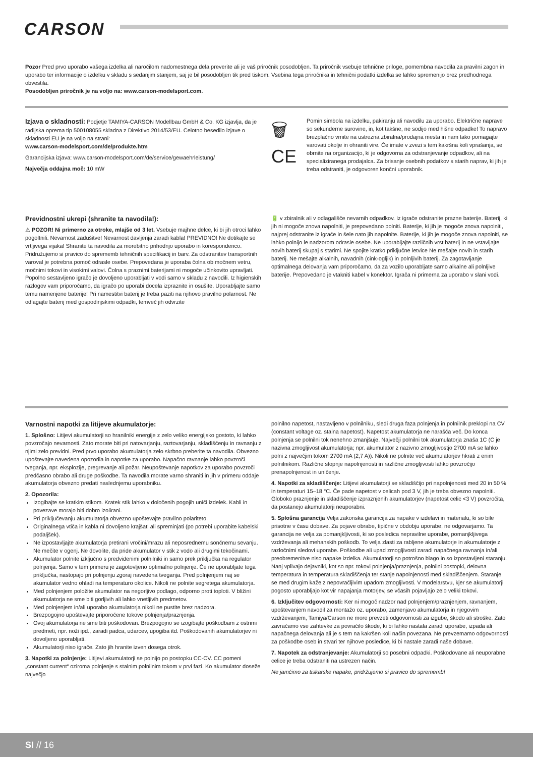CARSON
Pozor Pred prvo uporabo vašega izdelka ali naročilom nadomestnega dela preverite ali je vaš priročnik posodobljen. Ta priročnik vsebuje tehnične priloge, pomembna navodila za pravilni zagon in uporabo ter informacije o izdelku v skladu s sedanjim stanjem, saj je bil posodobljen tik pred tiskom. Vsebina tega priročnika in tehnični podatki izdelka se lahko spremenijo brez predhodnega obvestila.
Posodobljen priročnik je na voljo na: www.carson-modelsport.com.
Izjava o skladnosti: Podjetje TAMIYA-CARSON Modellbau GmbH & Co. KG izjavlja, da je radijska oprema tip 500108055 skladna z Direktivo 2014/53/EU. Celotno besedilo izjave o skladnosti EU je na voljo na strani:
www.carson-modelsport.com/de/produkte.htm
Garancijska izjava: www.carson-modelsport.com/de/service/gewaehrleistung/
Največja oddajna moč: 10 mW
🗑
CE
Pomin simbola na izdelku, pakiranju ali navodilu za uporabo. Električne naprave so sekunderne surovine, in, kot takšne, ne sodijo med hišne odpadke! To napravo brezplačno vrnite na ustrezna zbiralna/prodajna mesta in nam tako pomagajte varovati okolje in ohraniti vire. Če imate v zvezi s tem kakršna koli vprašanja, se obrnite na organizacijo, ki je odgovorna za odstranjevanje odpadkov, ali na specializiranega prodajalca. Za brisanje osebnih podatkov s starih naprav, ki jih je treba odstraniti, je odgovoren končni uporabnik.
Previdnostni ukrepi (shranite ta navodila!):
⚠ POZOR! Ni primerno za otroke, mlajše od 3 let. Vsebuje majhne delce, ki bi jih otroci lahko pogoltnili. Nevarnost zadušitve! Nevarnost davljenja zaradi kabla! PREVIDNO! Ne dotikajte se vrtljivega vijaka! Shranite ta navodila za morebitno prihodnjo uporabo in korespondenco. Pridružujemo si pravico do sprememb tehničnih specifikacij in barv. Za odstranitev transportnih varoval je potrebna pomoč odrasle osebe. Prepovedana je uporaba čolna ob močnem vetru, močnimi tokovi in visokimi valovi. Čolna s praznimi baterijami ni mogoče učinkovito upravljati. Popolno sestavljeno igračo je dovoljeno uporabljati v vodi samo v skladu z navodili. Iz higienskih razlogov vam priporočamo, da igračo po uporabi docela izpraznite in osušite. Uporabljajte samo temu namenjene baterije! Pri namestitvi baterij je treba paziti na njihovo pravilno polarnost. Ne odlagajte baterij med gospodinjskimi odpadki, temveč jih odvrzite
🔋 v zbiralnik ali v odlagališče nevarnih odpadkov. Iz igrače odstranite prazne baterije. Baterij, ki jih ni mogoče znova napolniti, je prepovedano polniti. Baterije, ki jih je mogoče znova napolniti, najprej odstranite iz igrače in šele nato jih napolnite. Baterije, ki jih je mogoče znova napolniti, se lahko polnijo le nadzorom odrasle osebe. Ne uporabljajte različnih vrst baterij in ne vstavljajte novih baterij skupaj s starimi. Ne spojite kratko priključne letvice Ne mešajte novih in starih baterij. Ne mešajte alkalnih, navadnih (cink-ogljik) in polnljivih baterij. Za zagotavljanje optimalnega delovanja vam priporočamo, da za vozilo uporabljate samo alkalne ali polnljive baterije. Prepovedano je vtakniti kabel v konektor. Igrača ni primerna za uporabo v slani vodi.
Varnostni napotki za litijeve akumulatorje:
1. Splošno: Litijevi akumulatorji so hranilniki energije z zelo veliko energijsko gostoto, ki lahko povzročajo nevarnosti. Zato morate biti pri natovarjanju, raztovarjanju, skladiščenju in ravnanju z njimi zelo previdni. Pred prvo uporabo akumulatorja zelo skrbno preberite ta navodila. Obvezno upoštevajte navedena opozorila in napotke za uporabo. Napačno ravnanje lahko povzroči tveganja, npr. eksplozije, pregrevanje ali požar. Neupoštevanje napotkov za uporabo povzroči predčasno obrabo ali druge poškodbe. Ta navodila morate varno shraniti in jih v primeru oddaje akumulatorja obvezno predati naslednjemu uporabniku.
2. Opozorila:
Izogibajte se kratkim stikom. Kratek stik lahko v določenih pogojih uniči izdelek. Kabli in povezave morajo biti dobro izolirani.
Pri priključevanju akumulatorja obvezno upoštevajte pravilno polariteto.
Originalnega vtiča in kabla ni dovoljeno krajšati ali spreminjati (po potrebi uporabite kabelski podaljšek).
Ne izpostavljajte akumulatorja pretirani vročini/mrazu ali neposrednemu sončnemu sevanju. Ne mečite v ogenj. Ne dovolite, da pride akumulator v stik z vodo ali drugimi tekočinami.
Akumulator polnite izključno s predvidenimi polnilniki in samo prek priključka na regulator polnjenja. Samo v tem primeru je zagotovljeno optimalno polnjenje. Če ne uporabljate tega priključka, nastopajo pri polnjenju zgoraj navedena tveganja. Pred polnjenjem naj se akumulator vedno ohladi na temperaturo okolice. Nikoli ne polnite segretega akumulatorja.
Med polnjenjem položite akumulator na negorljivo podlago, odporno proti toploti. V bližini akumulatorja ne sme biti gorljivih ali lahko vnetljivih predmetov.
Med polnjenjem in/ali uporabo akumulatorja nikoli ne pustite brez nadzora.
Brezpogojno upoštevajte priporočene tokove polnjenja/praznjenja.
Ovoj akumulatorja ne sme biti poškodovan. Brezpogojno se izogibajte poškodbam z ostrimi predmeti, npr. noži ipd., zaradi padca, udarcev, upogiba itd. Poškodovanih akumulatorjev ni dovoljeno uporabljati.
Akumulatorji niso igrače. Zato jih hranite izven dosega otrok.
3. Napotki za polnjenje: Litijevi akumulatorji se polnijo po postopku CC-CV. CC pomeni „constant current“ oziroma polnjenje s stalnim polnilnim tokom v prvi fazi. Ko akumulator doseže največjo
polnilno napetost, nastavljeno v polnilniku, sledi druga faza polnjenja in polnilnik preklopi na CV (constant voltage oz. stalna napetost). Napetost akumulatorja ne narašča več. Do konca polnjenja se polnilni tok nenehno zmanjšuje. Največji polnilni tok akumulatorja znaša 1C (C je nazivna zmogljivost akumulatorja; npr. akumulator z nazivno zmogljivostjo 2700 mA se lahko polni z največjim tokom 2700 mA (2,7 A)). Nikoli ne polnite več akumulatorjev hkrati z enim polnilnikom. Različne stopnje napolnjenosti in različne zmogljivosti lahko povzročijo prenapolnjenost in uničenje.
4. Napotki za skladiščenje: Litijevi akumulatorji se skladiščijo pri napolnjenosti med 20 in 50 % in temperaturi 15–18 °C. Če pade napetost v celicah pod 3 V, jih je treba obvezno napolniti. Globoko praznjenje in skladiščenje izpraznjenih akumulatorjev (napetost celic <3 V) povzročita, da postanejo akumulatorji neuporabni.
5. Splošna garancija Velja zakonska garancija za napake v izdelavi in materialu, ki so bile prisotne v času dobave. Za pojave obrabe, tipične v obdobju uporabe, ne odgovarjamo. Ta garancija ne velja za pomanjkljivosti, ki so posledica nepravilne uporabe, pomanjkljivega vzdrževanja ali mehanskih poškodb. To velja zlasti za rabljene akumulatorje in akumulatorje z razločnimi sledovi uporabe. Poškodbe ali upad zmogljivosti zaradi napačnega ravnanja in/ali preobremenitve niso napake izdelka. Akumulatorji so potrošno blago in so izpostavljeni staranju. Nanj vplivajo dejavniki, kot so npr. tokovi polnjenja/praznjenja, polnilni postopki, delovna temperatura in temperatura skladiščenja ter stanje napolnjenosti med skladiščenjem. Staranje se med drugim kaže z nepovračljivim upadom zmogljivosti. V modelarstvu, kjer se akumulatorji pogosto uporabljajo kot vir napajanja motorjev, se včasih pojavljajo zelo veliki tokovi.
6. Izključitev odgovornosti: Ker ni mogoč nadzor nad polnjenjem/praznjenjem, ravnanjem, upoštevanjem navodil za montažo oz. uporabo, zamenjavo akumulatorja in njegovim vzdrževanjem, Tamiya/Carson ne more prevzeti odgovornosti za izgube, škodo ali stroške. Zato zavračamo vse zahtevke za povračilo škode, ki bi lahko nastala zaradi uporabe, izpada ali napačnega delovanja ali je s tem na kakršen koli način povezana. Ne prevzemamo odgovornosti za poškodbe oseb in stvari ter njihove posledice, ki bi nastale zaradi naše dobave.
7. Napotek za odstranjevanje: Akumulatorji so posebni odpadki. Poškodovane ali neuporabne celice je treba odstraniti na ustrezen način.
Ne jamčimo za tiskarske napake, pridržujemo si pravico do sprememb!
SI // 16